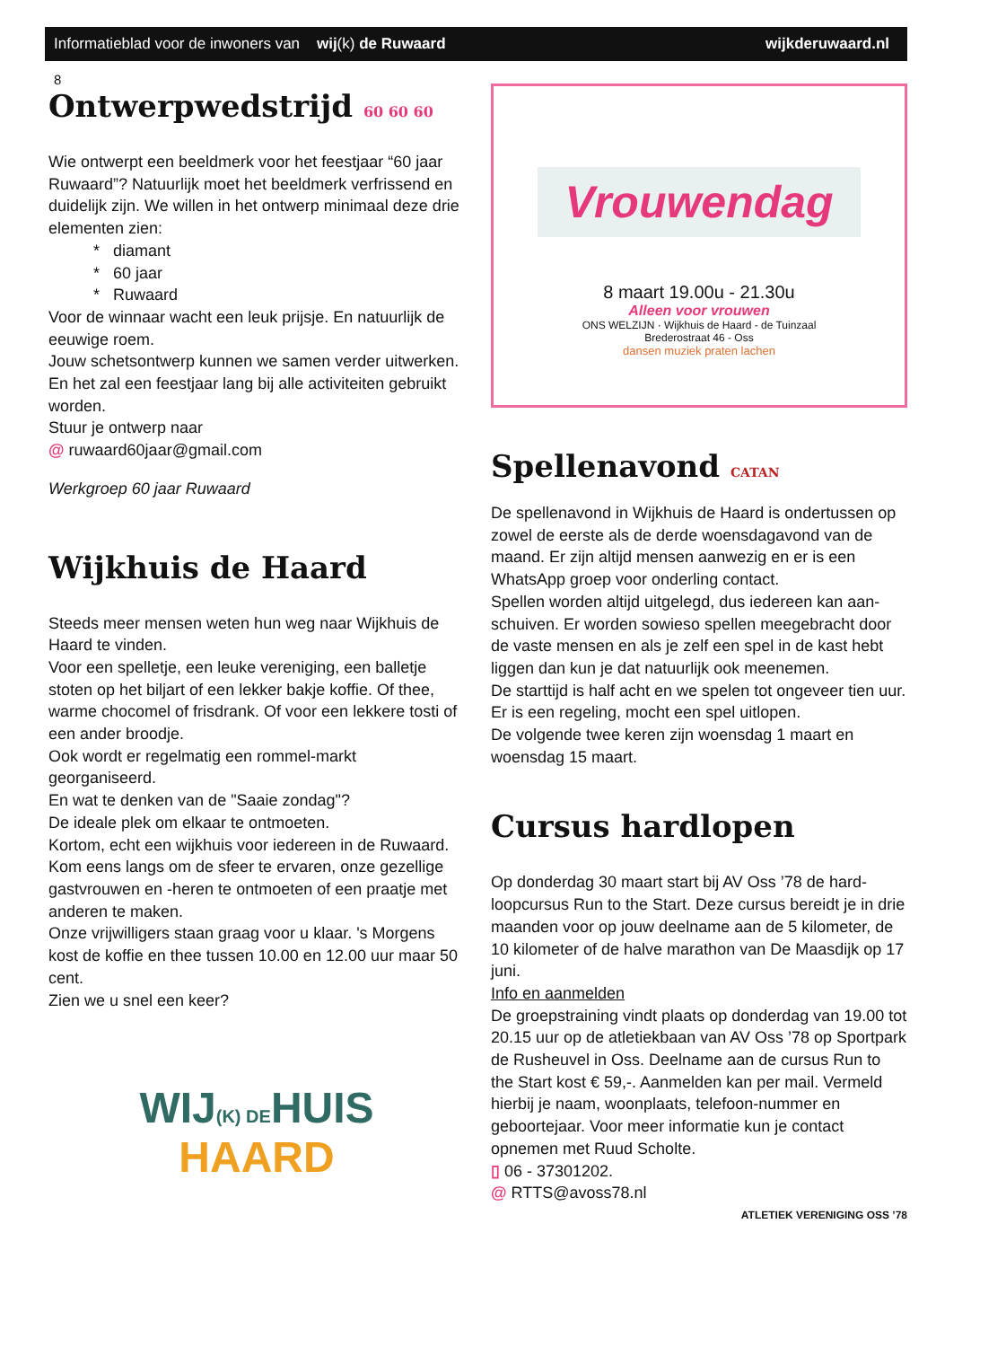8
Informatieblad voor de inwoners van wij(k) de Ruwaard wijkderuwaard.nl
Ontwerpwedstrijd 60 60 60
Wie ontwerpt een beeldmerk voor het feestjaar “60 jaar Ruwaard”? Natuurlijk moet het beeldmerk verfrissend en duidelijk zijn. We willen in het ontwerp minimaal deze drie elementen zien:
* diamant
* 60 jaar
* Ruwaard
Voor de winnaar wacht een leuk prijsje. En natuurlijk de eeuwige roem.
Jouw schetsontwerp kunnen we samen verder uitwerken. En het zal een feestjaar lang bij alle activiteiten gebruikt worden.
Stuur je ontwerp naar
@ ruwaard60jaar@gmail.com
Werkgroep 60 jaar Ruwaard
Wijkhuis de Haard
Steeds meer mensen weten hun weg naar Wijkhuis de Haard te vinden.
Voor een spelletje, een leuke vereniging, een balletje stoten op het biljart of een lekker bakje koffie. Of thee, warme chocomel of frisdrank. Of voor een lekkere tosti of een ander broodje.
Ook wordt er regelmatig een rommel-markt georganiseerd.
En wat te denken van de "Saaie zondag"?
De ideale plek om elkaar te ontmoeten.
Kortom, echt een wijkhuis voor iedereen in de Ruwaard.
Kom eens langs om de sfeer te ervaren, onze gezellige gastvrouwen en -heren te ontmoeten of een praatje met anderen te maken.
Onze vrijwilligers staan graag voor u klaar. 's Morgens kost de koffie en thee tussen 10.00 en 12.00 uur maar 50 cent.
Zien we u snel een keer?
WIJ(K) DEHUIS
HAARD
Vrouwendag
8 maart 19.00u - 21.30u
Alleen voor vrouwen
ONS WELZIJN · Wijkhuis de Haard - de Tuinzaal
Brederostraat 46 - Oss
dansen muziek praten lachen
Spellenavond CATAN
De spellenavond in Wijkhuis de Haard is ondertussen op zowel de eerste als de derde woensdagavond van de maand. Er zijn altijd mensen aanwezig en er is een WhatsApp groep voor onderling contact.
Spellen worden altijd uitgelegd, dus iedereen kan aan-schuiven. Er worden sowieso spellen meegebracht door de vaste mensen en als je zelf een spel in de kast hebt liggen dan kun je dat natuurlijk ook meenemen.
De starttijd is half acht en we spelen tot ongeveer tien uur. Er is een regeling, mocht een spel uitlopen.
De volgende twee keren zijn woensdag 1 maart en woensdag 15 maart.
Cursus hardlopen
Op donderdag 30 maart start bij AV Oss ’78 de hard-loopcursus Run to the Start. Deze cursus bereidt je in drie maanden voor op jouw deelname aan de 5 kilometer, de 10 kilometer of de halve marathon van De Maasdijk op 17 juni.
Info en aanmelden
De groepstraining vindt plaats op donderdag van 19.00 tot 20.15 uur op de atletiekbaan van AV Oss ’78 op Sportpark de Rusheuvel in Oss. Deelname aan de cursus Run to the Start kost € 59,-. Aanmelden kan per mail. Vermeld hierbij je naam, woonplaats, telefoon-nummer en geboortejaar. Voor meer informatie kun je contact opnemen met Ruud Scholte.
▯ 06 - 37301202.
@ RTTS@avoss78.nl
ATLETIEK VERENIGING OSS ’78